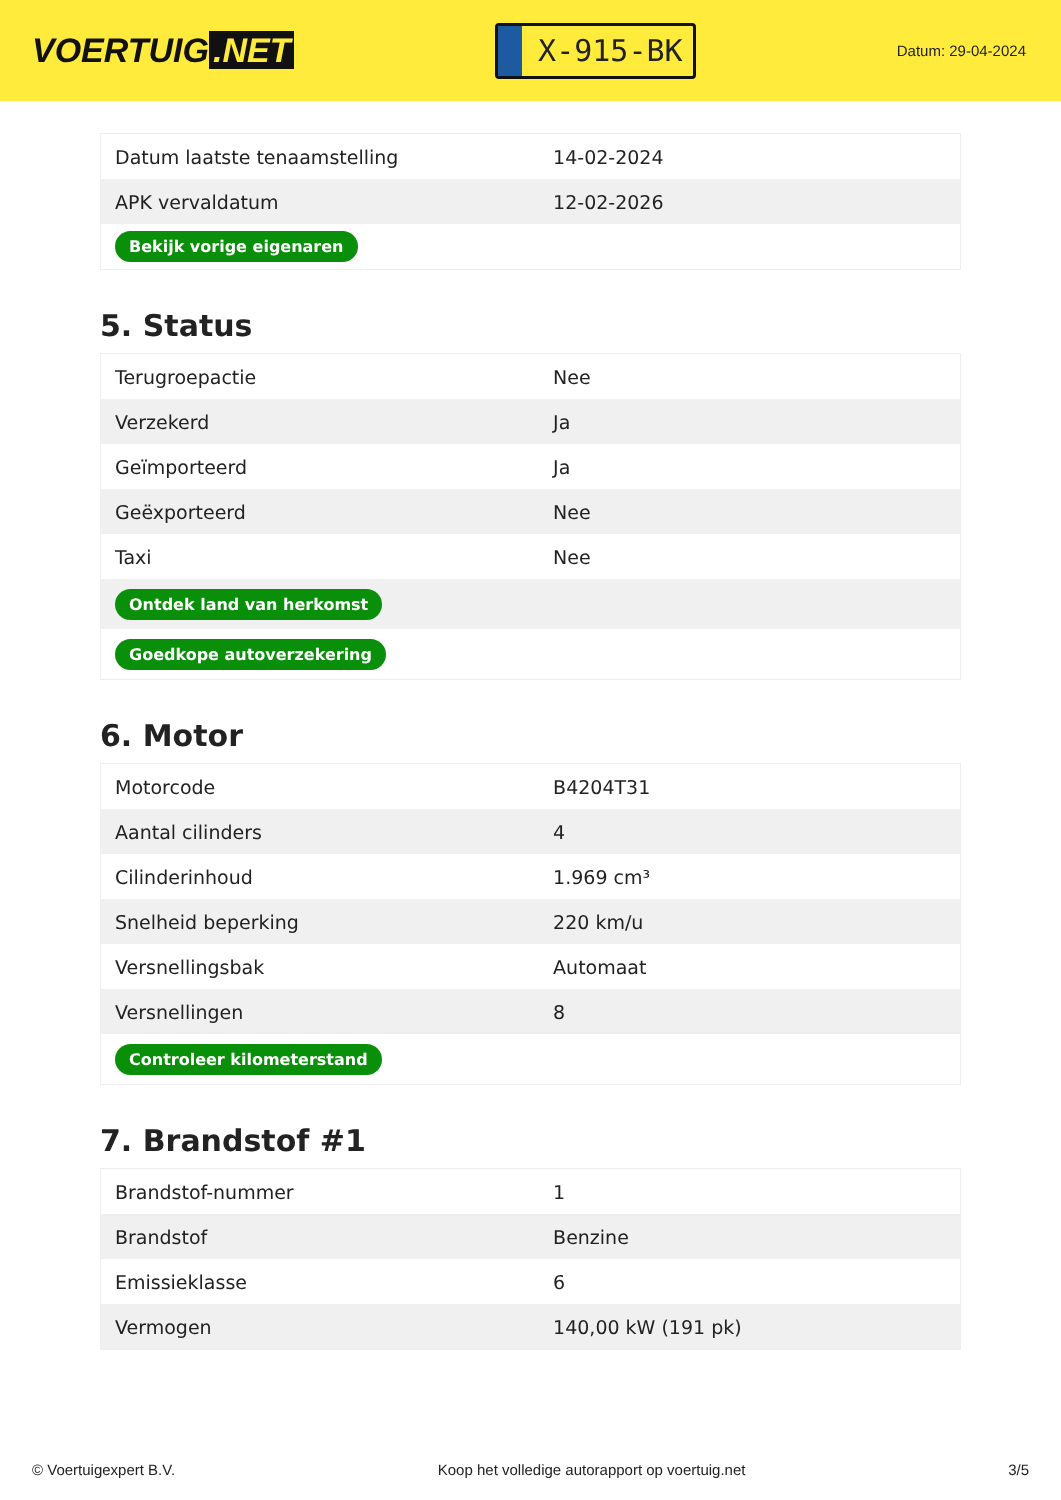VOERTUIG.NET
X-915-BK
Datum: 29-04-2024
| Datum laatste tenaamstelling | 14-02-2024 |
| APK vervaldatum | 12-02-2026 |
| Bekijk vorige eigenaren | |
5. Status
| Terugroepactie | Nee |
| Verzekerd | Ja |
| Geïmporteerd | Ja |
| Geëxporteerd | Nee |
| Taxi | Nee |
| Ontdek land van herkomst | |
| Goedkope autoverzekering | |
6. Motor
| Motorcode | B4204T31 |
| Aantal cilinders | 4 |
| Cilinderinhoud | 1.969 cm³ |
| Snelheid beperking | 220 km/u |
| Versnellingsbak | Automaat |
| Versnellingen | 8 |
| Controleer kilometerstand | |
7. Brandstof #1
| Brandstof-nummer | 1 |
| Brandstof | Benzine |
| Emissieklasse | 6 |
| Vermogen | 140,00 kW (191 pk) |
© Voertuigexpert B.V. Koop het volledige autorapport op voertuig.net 3/5